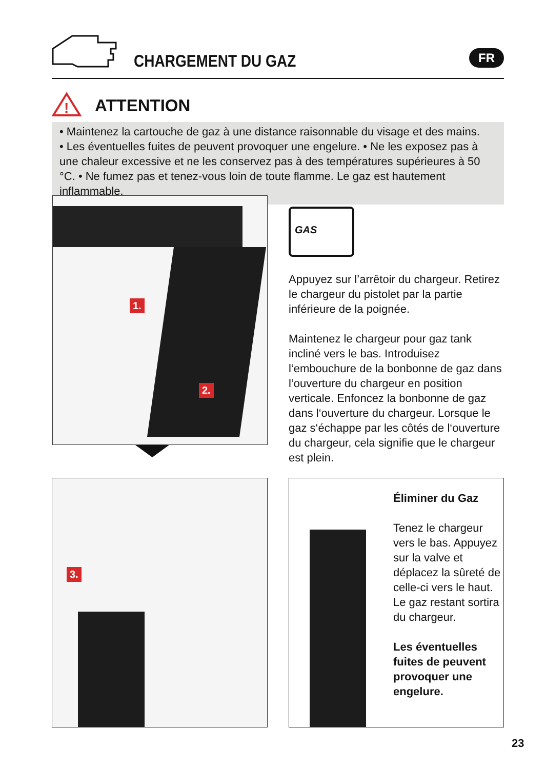CHARGEMENT DU GAZ FR
!
ATTENTION
• Maintenez la cartouche de gaz à une distance raisonnable du visage et des mains.
• Les éventuelles fuites de peuvent provoquer une engelure. • Ne les exposez pas à une chaleur excessive et ne les conservez pas à des températures supérieures à 50 °C. • Ne fumez pas et tenez-vous loin de toute flamme. Le gaz est hautement inflammable.
1.
2.
GAS
Appuyez sur l’arrêtoir du chargeur. Retirez le chargeur du pistolet par la partie inférieure de la poignée.
Maintenez le chargeur pour gaz tank incliné vers le bas. Introduisez l‘embouchure de la bonbonne de gaz dans l‘ouverture du chargeur en position verticale. Enfoncez la bonbonne de gaz dans l‘ouverture du chargeur. Lorsque le gaz s‘échappe par les côtés de l‘ouverture du chargeur, cela signifie que le chargeur est plein.
3.
Éliminer du Gaz
Tenez le chargeur vers le bas. Appuyez sur la valve et déplacez la sûreté de celle-ci vers le haut. Le gaz restant sortira du chargeur.
Les éventuelles fuites de peuvent provoquer une engelure.
23